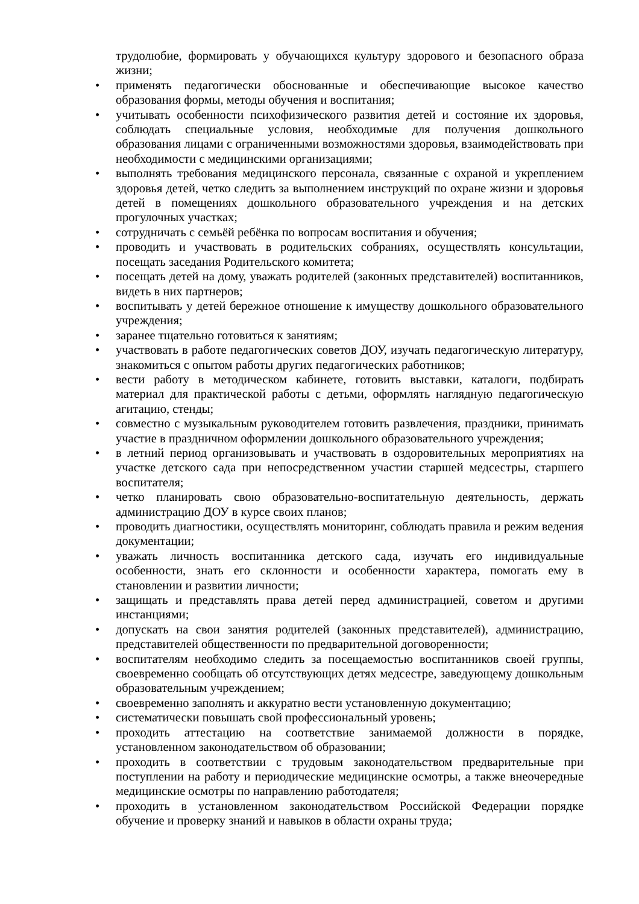трудолюбие, формировать у обучающихся культуру здорового и безопасного образа жизни;
• применять педагогически обоснованные и обеспечивающие высокое качество образования формы, методы обучения и воспитания;
• учитывать особенности психофизического развития детей и состояние их здоровья, соблюдать специальные условия, необходимые для получения дошкольного образования лицами с ограниченными возможностями здоровья, взаимодействовать при необходимости с медицинскими организациями;
• выполнять требования медицинского персонала, связанные с охраной и укреплением здоровья детей, четко следить за выполнением инструкций по охране жизни и здоровья детей в помещениях дошкольного образовательного учреждения и на детских прогулочных участках;
• сотрудничать с семьёй ребёнка по вопросам воспитания и обучения;
• проводить и участвовать в родительских собраниях, осуществлять консультации, посещать заседания Родительского комитета;
• посещать детей на дому, уважать родителей (законных представителей) воспитанников, видеть в них партнеров;
• воспитывать у детей бережное отношение к имуществу дошкольного образовательного учреждения;
• заранее тщательно готовиться к занятиям;
• участвовать в работе педагогических советов ДОУ, изучать педагогическую литературу, знакомиться с опытом работы других педагогических работников;
• вести работу в методическом кабинете, готовить выставки, каталоги, подбирать материал для практической работы с детьми, оформлять наглядную педагогическую агитацию, стенды;
• совместно с музыкальным руководителем готовить развлечения, праздники, принимать участие в праздничном оформлении дошкольного образовательного учреждения;
• в летний период организовывать и участвовать в оздоровительных мероприятиях на участке детского сада при непосредственном участии старшей медсестры, старшего воспитателя;
• четко планировать свою образовательно-воспитательную деятельность, держать администрацию ДОУ в курсе своих планов;
• проводить диагностики, осуществлять мониторинг, соблюдать правила и режим ведения документации;
• уважать личность воспитанника детского сада, изучать его индивидуальные особенности, знать его склонности и особенности характера, помогать ему в становлении и развитии личности;
• защищать и представлять права детей перед администрацией, советом и другими инстанциями;
• допускать на свои занятия родителей (законных представителей), администрацию, представителей общественности по предварительной договоренности;
• воспитателям необходимо следить за посещаемостью воспитанников своей группы, своевременно сообщать об отсутствующих детях медсестре, заведующему дошкольным образовательным учреждением;
• своевременно заполнять и аккуратно вести установленную документацию;
• систематически повышать свой профессиональный уровень;
• проходить аттестацию на соответствие занимаемой должности в порядке, установленном законодательством об образовании;
• проходить в соответствии с трудовым законодательством предварительные при поступлении на работу и периодические медицинские осмотры, а также внеочередные медицинские осмотры по направлению работодателя;
• проходить в установленном законодательством Российской Федерации порядке обучение и проверку знаний и навыков в области охраны труда;